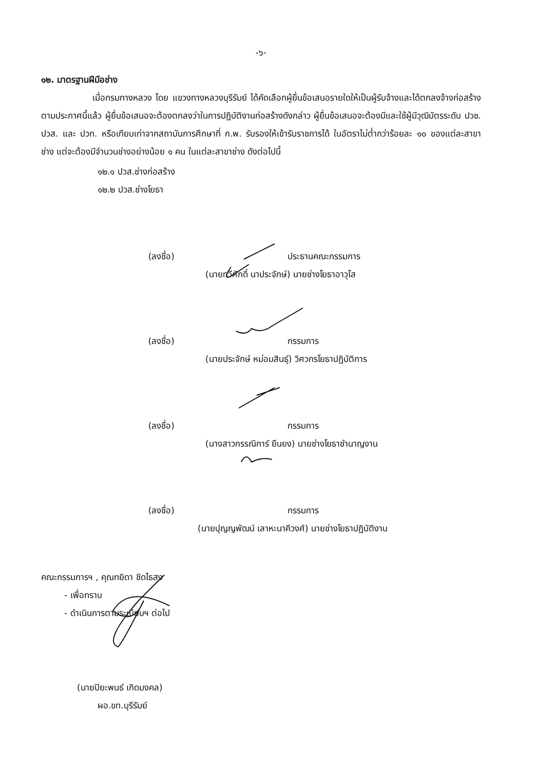-๖-
๑๒. มาตรฐานฝีมือช่าง
เมื่อกรมทางหลวง โดย แขวงทางหลวงบุรีรัมย์ ได้คัดเลือกผู้ยื่นข้อเสนอรายใดให้เป็นผู้รับจ้างและได้ตกลงจ้างก่อสร้างตามประกาศนี้แล้ว ผู้ยื่นข้อเสนอจะต้องตกลงว่าในการปฏิบัติงานก่อสร้างดังกล่าว ผู้ยื่นข้อเสนอจะต้องมีและใช้ผู้มีวุฒิบัตรระดับ ปวช. ปวส. และ ปวท. หรือเทียบเท่าจากสถาบันการศึกษาที่ ก.พ. รับรองให้เข้ารับราชการได้ ในอัตราไม่ต่ำกว่าร้อยละ ๑๐ ของแต่ละสาขาช่าง แต่จะต้องมีจำนวนช่างอย่างน้อย ๑ คน ในแต่ละสาขาช่าง ดังต่อไปนี้
๑๒.๑ ปวส.ช่างก่อสร้าง
๑๒.๒ ปวส.ช่างโยธา
(ลงชื่อ) ประธานคณะกรรมการ
(นายทวีศักดิ์ นาประจักษ์) นายช่างโยธาอาวุโส
(ลงชื่อ) กรรมการ
(นายประจักษ์ หม่อมสินธุ์) วิศวกรโยธาปฏิบัติการ
(ลงชื่อ) กรรมการ
(นางสาวกรรณิการ์ ยืนยง) นายช่างโยธาชำนาญงาน
(ลงชื่อ) กรรมการ
(นายปุญญพัฒน์ เลาหะนาคีวงศ์) นายช่างโยธาปฏิบัติงาน
คณะกรรมการฯ , คุณทยิดา ชิดไธสง
- เพื่อทราบ
- ดำเนินการตามระเบียบฯ ต่อไป
(นายปิยะพนธ์ เกิดมงคล)
ผอ.ขท.บุรีรัมย์